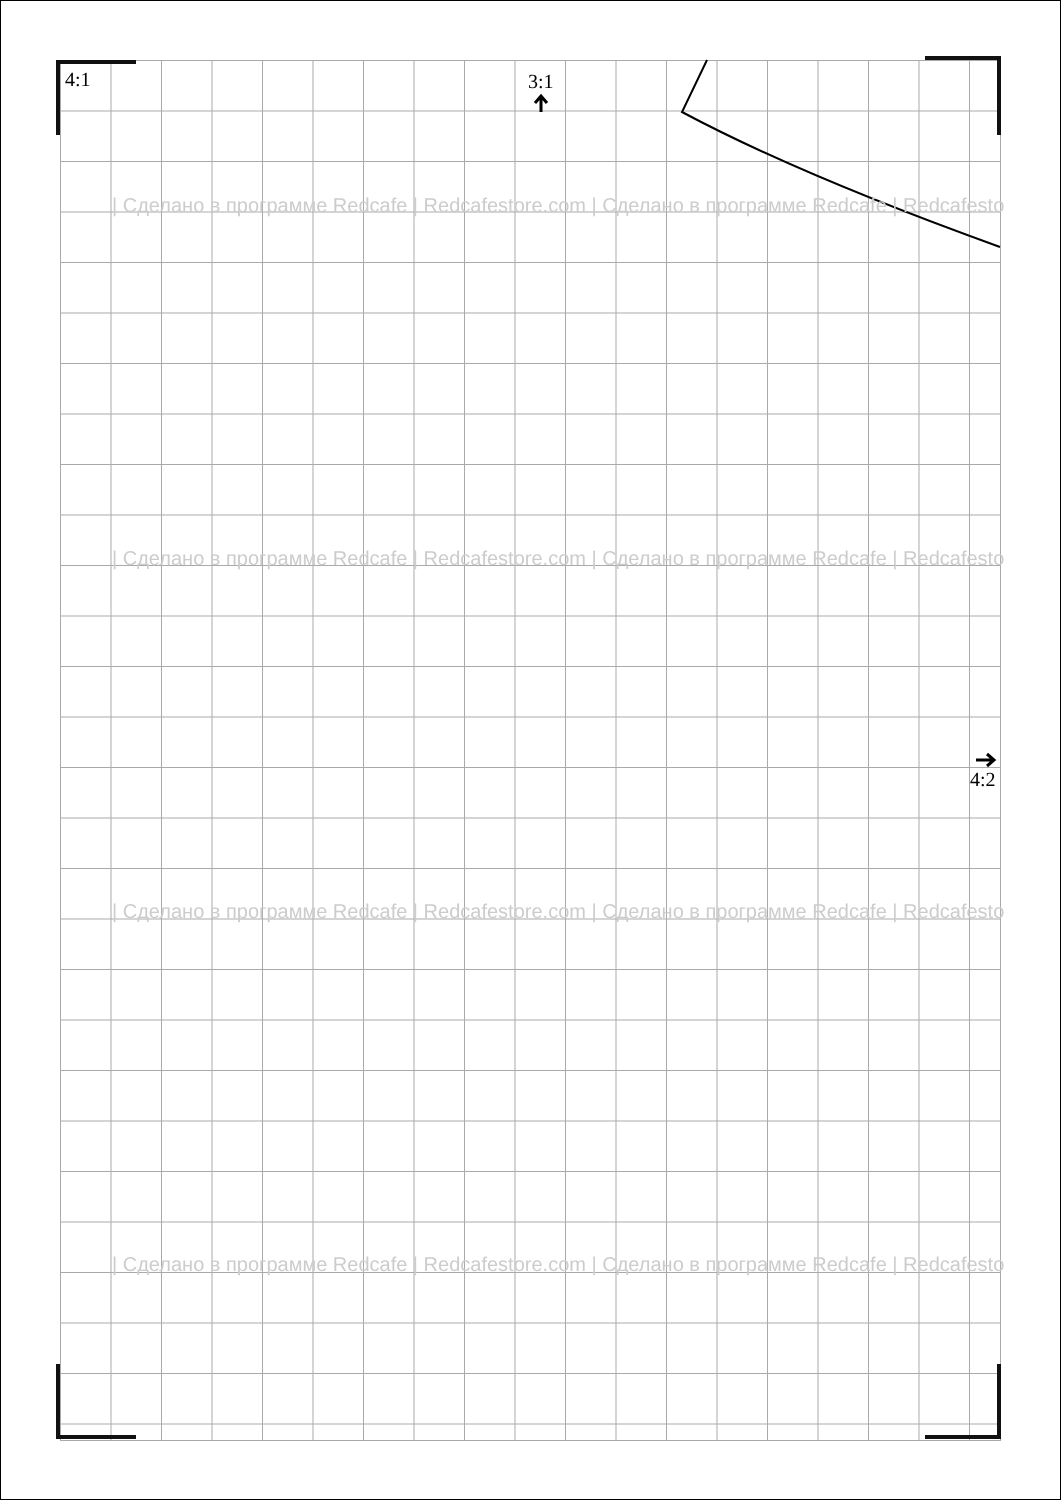4:1 3:1
4:2
| Сделано в программе Redcafe | Redcafestore.com | Сделано в программе Redcafe | Redcafesto
| Сделано в программе Redcafe | Redcafestore.com | Сделано в программе Redcafe | Redcafesto
| Сделано в программе Redcafe | Redcafestore.com | Сделано в программе Redcafe | Redcafesto
| Сделано в программе Redcafe | Redcafestore.com | Сделано в программе Redcafe | Redcafesto